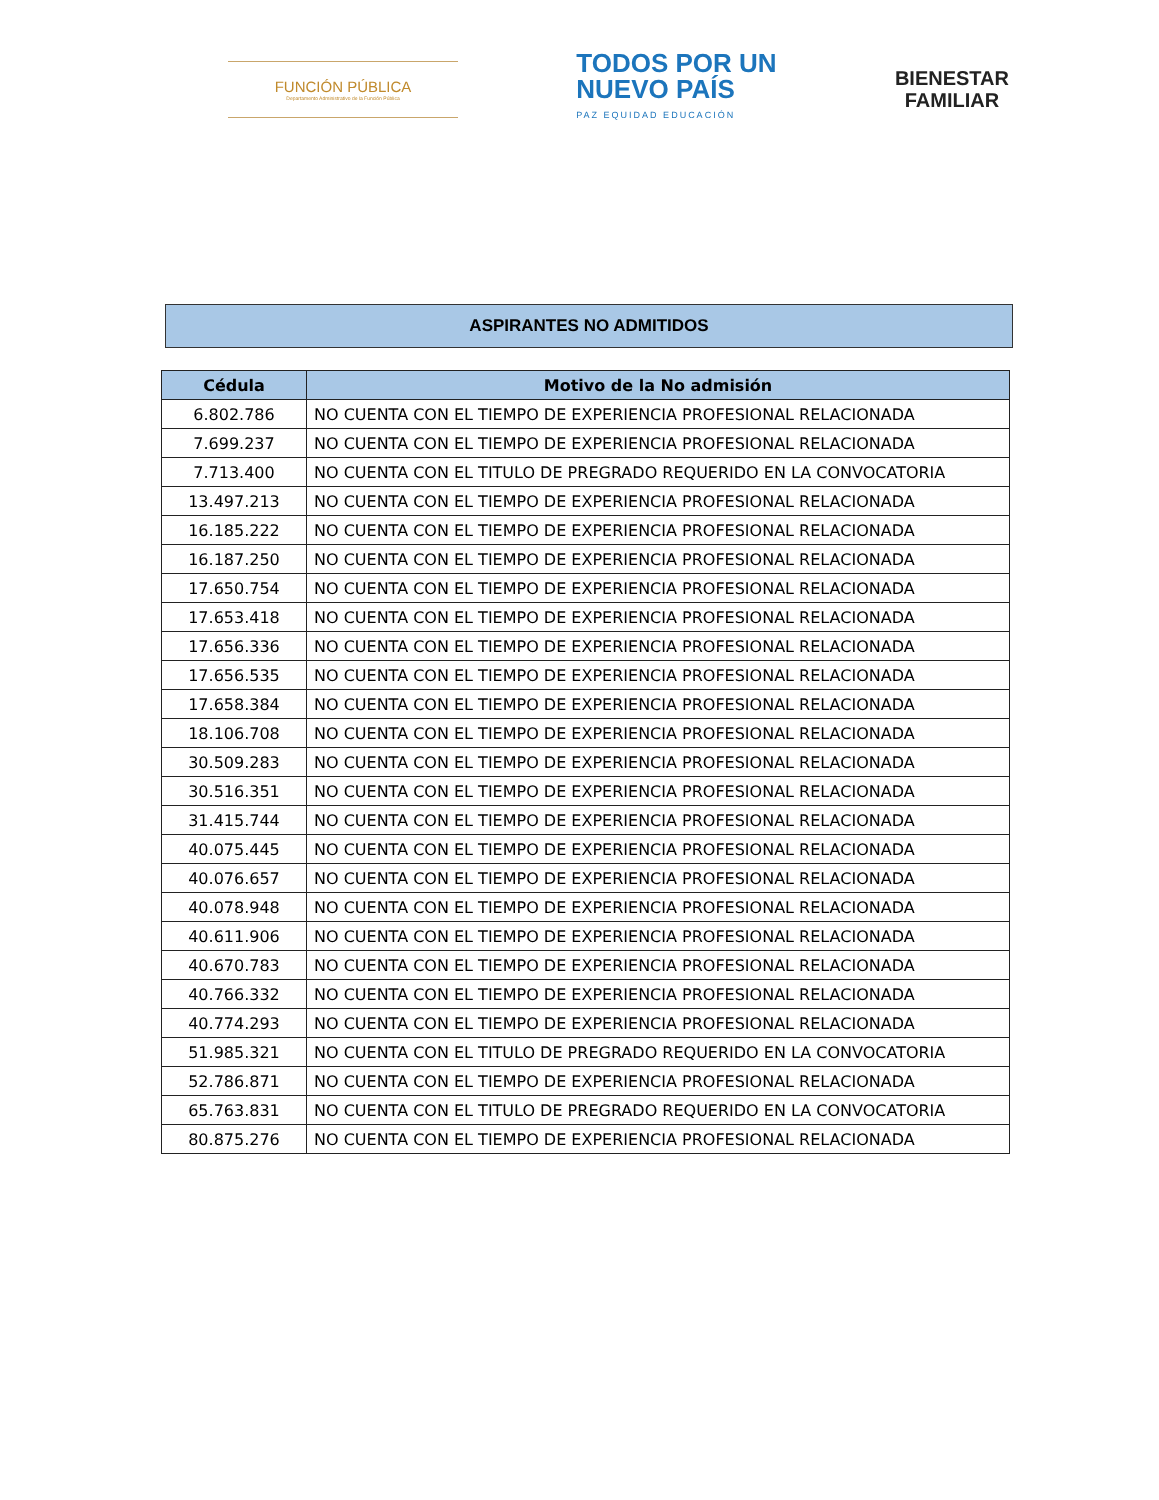FUNCIÓN PÚBLICA
Departamento Administrativo de la Función Pública
TODOS POR UN
NUEVO PAÍS
PAZ EQUIDAD EDUCACIÓN
BIENESTAR
FAMILIAR
ASPIRANTES NO ADMITIDOS
| Cédula | Motivo de la No admisión |
| --- | --- |
| 6.802.786 | NO CUENTA CON EL TIEMPO DE EXPERIENCIA PROFESIONAL RELACIONADA |
| 7.699.237 | NO CUENTA CON EL TIEMPO DE EXPERIENCIA PROFESIONAL RELACIONADA |
| 7.713.400 | NO CUENTA CON EL TITULO DE PREGRADO REQUERIDO EN LA CONVOCATORIA |
| 13.497.213 | NO CUENTA CON EL TIEMPO DE EXPERIENCIA PROFESIONAL RELACIONADA |
| 16.185.222 | NO CUENTA CON EL TIEMPO DE EXPERIENCIA PROFESIONAL RELACIONADA |
| 16.187.250 | NO CUENTA CON EL TIEMPO DE EXPERIENCIA PROFESIONAL RELACIONADA |
| 17.650.754 | NO CUENTA CON EL TIEMPO DE EXPERIENCIA PROFESIONAL RELACIONADA |
| 17.653.418 | NO CUENTA CON EL TIEMPO DE EXPERIENCIA PROFESIONAL RELACIONADA |
| 17.656.336 | NO CUENTA CON EL TIEMPO DE EXPERIENCIA PROFESIONAL RELACIONADA |
| 17.656.535 | NO CUENTA CON EL TIEMPO DE EXPERIENCIA PROFESIONAL RELACIONADA |
| 17.658.384 | NO CUENTA CON EL TIEMPO DE EXPERIENCIA PROFESIONAL RELACIONADA |
| 18.106.708 | NO CUENTA CON EL TIEMPO DE EXPERIENCIA PROFESIONAL RELACIONADA |
| 30.509.283 | NO CUENTA CON EL TIEMPO DE EXPERIENCIA PROFESIONAL RELACIONADA |
| 30.516.351 | NO CUENTA CON EL TIEMPO DE EXPERIENCIA PROFESIONAL RELACIONADA |
| 31.415.744 | NO CUENTA CON EL TIEMPO DE EXPERIENCIA PROFESIONAL RELACIONADA |
| 40.075.445 | NO CUENTA CON EL TIEMPO DE EXPERIENCIA PROFESIONAL RELACIONADA |
| 40.076.657 | NO CUENTA CON EL TIEMPO DE EXPERIENCIA PROFESIONAL RELACIONADA |
| 40.078.948 | NO CUENTA CON EL TIEMPO DE EXPERIENCIA PROFESIONAL RELACIONADA |
| 40.611.906 | NO CUENTA CON EL TIEMPO DE EXPERIENCIA PROFESIONAL RELACIONADA |
| 40.670.783 | NO CUENTA CON EL TIEMPO DE EXPERIENCIA PROFESIONAL RELACIONADA |
| 40.766.332 | NO CUENTA CON EL TIEMPO DE EXPERIENCIA PROFESIONAL RELACIONADA |
| 40.774.293 | NO CUENTA CON EL TIEMPO DE EXPERIENCIA PROFESIONAL RELACIONADA |
| 51.985.321 | NO CUENTA CON EL TITULO DE PREGRADO REQUERIDO EN LA CONVOCATORIA |
| 52.786.871 | NO CUENTA CON EL TIEMPO DE EXPERIENCIA PROFESIONAL RELACIONADA |
| 65.763.831 | NO CUENTA CON EL TITULO DE PREGRADO REQUERIDO EN LA CONVOCATORIA |
| 80.875.276 | NO CUENTA CON EL TIEMPO DE EXPERIENCIA PROFESIONAL RELACIONADA |